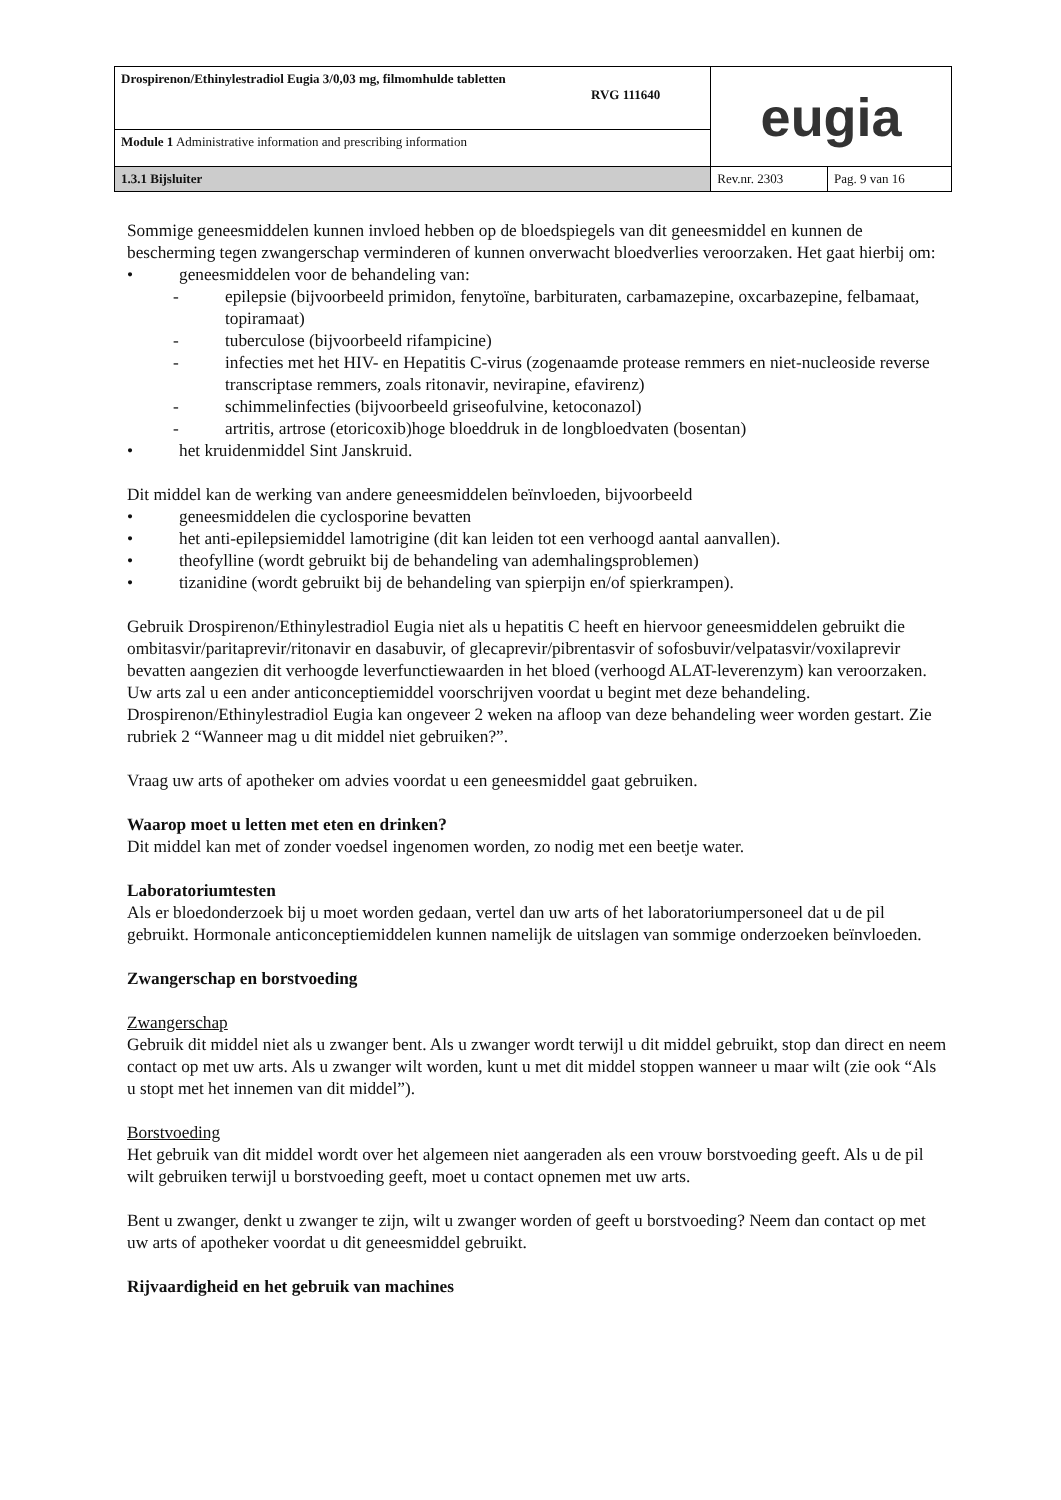| Drospirenon/Ethinylestradiol Eugia 3/0,03 mg, filmomhulde tabletten RVG 111640 | eugia | |
| Module 1 Administrative information and prescribing information | | |
| 1.3.1 Bijsluiter | Rev.nr. 2303 | Pag. 9 van 16 |
Sommige geneesmiddelen kunnen invloed hebben op de bloedspiegels van dit geneesmiddel en kunnen de bescherming tegen zwangerschap verminderen of kunnen onverwacht bloedverlies veroorzaken. Het gaat hierbij om:
• geneesmiddelen voor de behandeling van:
- epilepsie (bijvoorbeeld primidon, fenytoïne, barbituraten, carbamazepine, oxcarbazepine, felbamaat, topiramaat)
- tuberculose (bijvoorbeeld rifampicine)
- infecties met het HIV- en Hepatitis C-virus (zogenaamde protease remmers en niet-nucleoside reverse transcriptase remmers, zoals ritonavir, nevirapine, efavirenz)
- schimmelinfecties (bijvoorbeeld griseofulvine, ketoconazol)
- artritis, artrose (etoricoxib)hoge bloeddruk in de longbloedvaten (bosentan)
• het kruidenmiddel Sint Janskruid.
Dit middel kan de werking van andere geneesmiddelen beïnvloeden, bijvoorbeeld
• geneesmiddelen die cyclosporine bevatten
• het anti-epilepsiemiddel lamotrigine (dit kan leiden tot een verhoogd aantal aanvallen).
• theofylline (wordt gebruikt bij de behandeling van ademhalingsproblemen)
• tizanidine (wordt gebruikt bij de behandeling van spierpijn en/of spierkrampen).
Gebruik Drospirenon/Ethinylestradiol Eugia niet als u hepatitis C heeft en hiervoor geneesmiddelen gebruikt die ombitasvir/paritaprevir/ritonavir en dasabuvir, of glecaprevir/pibrentasvir of sofosbuvir/velpatasvir/voxilaprevir bevatten aangezien dit verhoogde leverfunctiewaarden in het bloed (verhoogd ALAT-leverenzym) kan veroorzaken. Uw arts zal u een ander anticonceptiemiddel voorschrijven voordat u begint met deze behandeling. Drospirenon/Ethinylestradiol Eugia kan ongeveer 2 weken na afloop van deze behandeling weer worden gestart. Zie rubriek 2 “Wanneer mag u dit middel niet gebruiken?”.
Vraag uw arts of apotheker om advies voordat u een geneesmiddel gaat gebruiken.
Waarop moet u letten met eten en drinken?
Dit middel kan met of zonder voedsel ingenomen worden, zo nodig met een beetje water.
Laboratoriumtesten
Als er bloedonderzoek bij u moet worden gedaan, vertel dan uw arts of het laboratoriumpersoneel dat u de pil gebruikt. Hormonale anticonceptiemiddelen kunnen namelijk de uitslagen van sommige onderzoeken beïnvloeden.
Zwangerschap en borstvoeding
Zwangerschap
Gebruik dit middel niet als u zwanger bent. Als u zwanger wordt terwijl u dit middel gebruikt, stop dan direct en neem contact op met uw arts. Als u zwanger wilt worden, kunt u met dit middel stoppen wanneer u maar wilt (zie ook “Als u stopt met het innemen van dit middel”).
Borstvoeding
Het gebruik van dit middel wordt over het algemeen niet aangeraden als een vrouw borstvoeding geeft. Als u de pil wilt gebruiken terwijl u borstvoeding geeft, moet u contact opnemen met uw arts.
Bent u zwanger, denkt u zwanger te zijn, wilt u zwanger worden of geeft u borstvoeding? Neem dan contact op met uw arts of apotheker voordat u dit geneesmiddel gebruikt.
Rijvaardigheid en het gebruik van machines